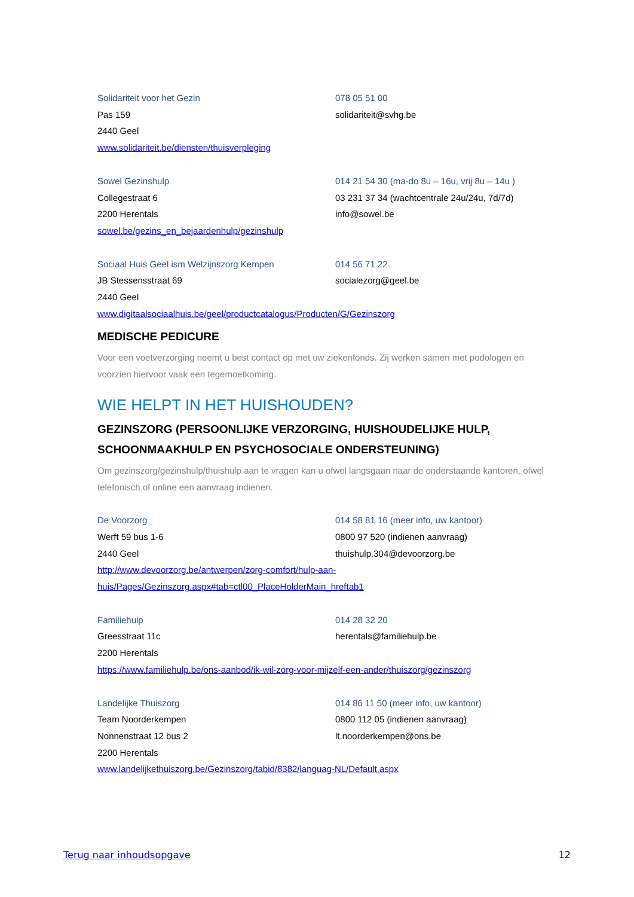Solidariteit voor het Gezin
Pas 159
2440 Geel
www.solidariteit.be/diensten/thuisverpleging
078 05 51 00
solidariteit@svhg.be
Sowel Gezinshulp
Collegestraat 6
2200 Herentals
sowel.be/gezins_en_bejaardenhulp/gezinshulp
014 21 54 30 (ma-do 8u – 16u, vrij 8u – 14u )
03 231 37 34 (wachtcentrale 24u/24u, 7d/7d)
info@sowel.be
Sociaal Huis Geel ism Welzijnszorg Kempen
JB Stessensstraat 69
2440 Geel
www.digitaalsociaalhuis.be/geel/productcatalogus/Producten/G/Gezinszorg
014 56 71 22
socialezorg@geel.be
MEDISCHE PEDICURE
Voor een voetverzorging neemt u best contact op met uw ziekenfonds. Zij werken samen met podologen en voorzien hiervoor vaak een tegemoetkoming.
WIE HELPT IN HET HUISHOUDEN?
GEZINSZORG (PERSOONLIJKE VERZORGING, HUISHOUDELIJKE HULP, SCHOONMAAKHULP EN PSYCHOSOCIALE ONDERSTEUNING)
Om gezinszorg/gezinshulp/thuishulp aan te vragen kan u ofwel langsgaan naar de onderstaande kantoren, ofwel telefonisch of online een aanvraag indienen.
De Voorzorg
Werft 59 bus 1-6
2440 Geel
http://www.devoorzorg.be/antwerpen/zorg-comfort/hulp-aan-
huis/Pages/Gezinszorg.aspx#tab=ctl00_PlaceHolderMain_hreftab1
014 58 81 16 (meer info, uw kantoor)
0800 97 520 (indienen aanvraag)
thuishulp.304@devoorzorg.be
Familiehulp
Greesstraat 11c
2200 Herentals
https://www.familiehulp.be/ons-aanbod/ik-wil-zorg-voor-mijzelf-een-ander/thuiszorg/gezinszorg
014 28 32 20
herentals@familiehulp.be
Landelijke Thuiszorg
Team Noorderkempen
Nonnenstraat 12 bus 2
2200 Herentals
www.landelijkethuiszorg.be/Gezinszorg/tabid/8382/languag-NL/Default.aspx
014 86 11 50 (meer info, uw kantoor)
0800 112 05 (indienen aanvraag)
lt.noorderkempen@ons.be
Terug naar inhoudsopgave 12